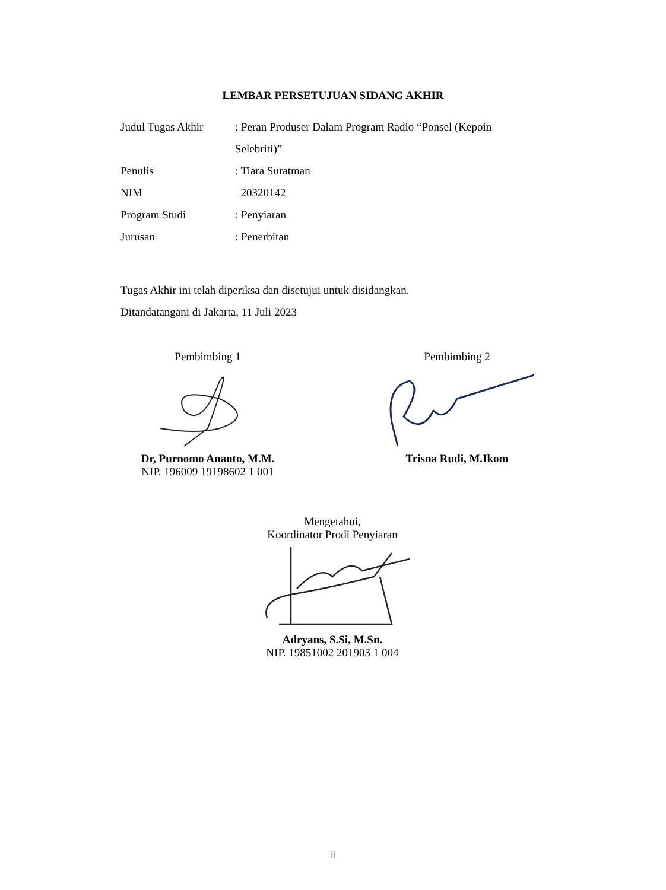LEMBAR PERSETUJUAN SIDANG AKHIR
Judul Tugas Akhir
: Peran Produser Dalam Program Radio “Ponsel (Kepoin Selebriti)”
Penulis : Tiara Suratman
NIM 20320142
Program Studi : Penyiaran
Jurusan : Penerbitan
Tugas Akhir ini telah diperiksa dan disetujui untuk disidangkan.
Ditandatangani di Jakarta, 11 Juli 2023
Pembimbing 1
Dr, Purnomo Ananto, M.M.
NIP. 196009 19198602 1 001
Pembimbing 2
Trisna Rudi, M.Ikom
Mengetahui,
Koordinator Prodi Penyiaran
Adryans, S.Si, M.Sn.
NIP. 19851002 201903 1 004
ii